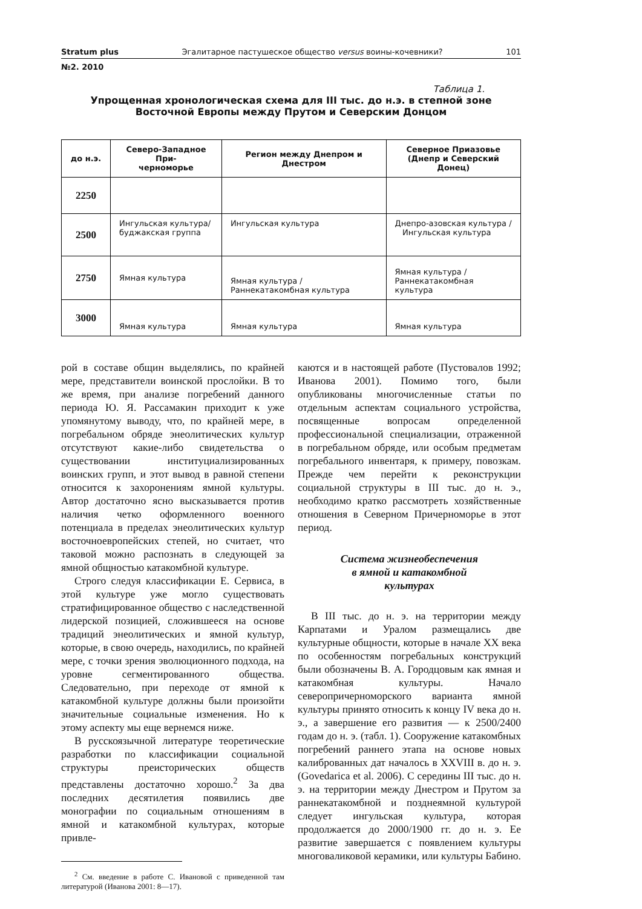Stratum plus Эгалитарное пастушеское общество versus воины-кочевники? 101
№2. 2010
Таблица 1.
Упрощенная хронологическая схема для III тыс. до н.э. в степной зоне
Восточной Европы между Прутом и Северским Донцом
| до н.э. | Северо-Западное При- черноморье | Регион между Днепром и Днестром | Северное Приазовье (Днепр и Северский Донец) |
| --- | --- | --- | --- |
| 2250 | | | |
| 2500 | Ингульская культура/ буджакская группа | Ингульская культура | Днепро-азовская культура / Ингульская культура |
| 2750 | Ямная культура | Ямная культура / Раннекатакомбная культура | Ямная культура / Раннекатакомбная культура |
| 3000 | Ямная культура | Ямная культура | Ямная культура |
рой в составе общин выделялись, по крайней мере, представители воинской прослойки. В то же время, при анализе погребений данного периода Ю. Я. Рассамакин приходит к уже упомянутому выводу, что, по крайней мере, в погребальном обряде энеолитических культур отсутствуют какие-либо свидетельства о существовании институциализированных воинских групп, и этот вывод в равной степени относится к захоронениям ямной культуры. Автор достаточно ясно высказывается против наличия четко оформленного военного потенциала в пределах энеолитических культур восточноевропейских степей, но считает, что таковой можно распознать в следующей за ямной общностью катакомбной культуре.
Строго следуя классификации Е. Сервиса, в этой культуре уже могло существовать стратифицированное общество с наследственной лидерской позицией, сложившееся на основе традиций энеолитических и ямной культур, которые, в свою очередь, находились, по крайней мере, с точки зрения эволюционного подхода, на уровне сегментированного общества. Следовательно, при переходе от ямной к катакомбной культуре должны были произойти значительные социальные изменения. Но к этому аспекту мы еще вернемся ниже.
В русскоязычной литературе теоретические разработки по классификации социальной структуры преисторических обществ представлены достаточно хорошо.<sup>2</sup> За два последних десятилетия появились две монографии по социальным отношениям в ямной и катакомбной культурах, которые привле-
<sup>2</sup> См. введение в работе С. Ивановой с приведенной там литературой (Иванова 2001: 8—17).
каются и в настоящей работе (Пустовалов 1992; Иванова 2001). Помимо того, были опубликованы многочисленные статьи по отдельным аспектам социального устройства, посвященные вопросам определенной профессиональной специализации, отраженной в погребальном обряде, или особым предметам погребального инвентаря, к примеру, повозкам. Прежде чем перейти к реконструкции социальной структуры в III тыс. до н. э., необходимо кратко рассмотреть хозяйственные отношения в Северном Причерноморье в этот период.
Система жизнеобеспечения
в ямной и катакомбной
культурах
В III тыс. до н. э. на территории между Карпатами и Уралом размещались две культурные общности, которые в начале XX века по особенностям погребальных конструкций были обозначены В. А. Городцовым как ямная и катакомбная культуры. Начало северопричерноморского варианта ямной культуры принято относить к концу IV века до н. э., а завершение его развития — к 2500/2400 годам до н. э. (табл. 1). Сооружение катакомбных погребений раннего этапа на основе новых калиброванных дат началось в XXVIII в. до н. э. (Govedarica et al. 2006). С середины III тыс. до н. э. на территории между Днестром и Прутом за раннекатакомбной и позднеямной культурой следует ингульская культура, которая продолжается до 2000/1900 гг. до н. э. Ее развитие завершается с появлением культуры многоваликовой керамики, или культуры Бабино.